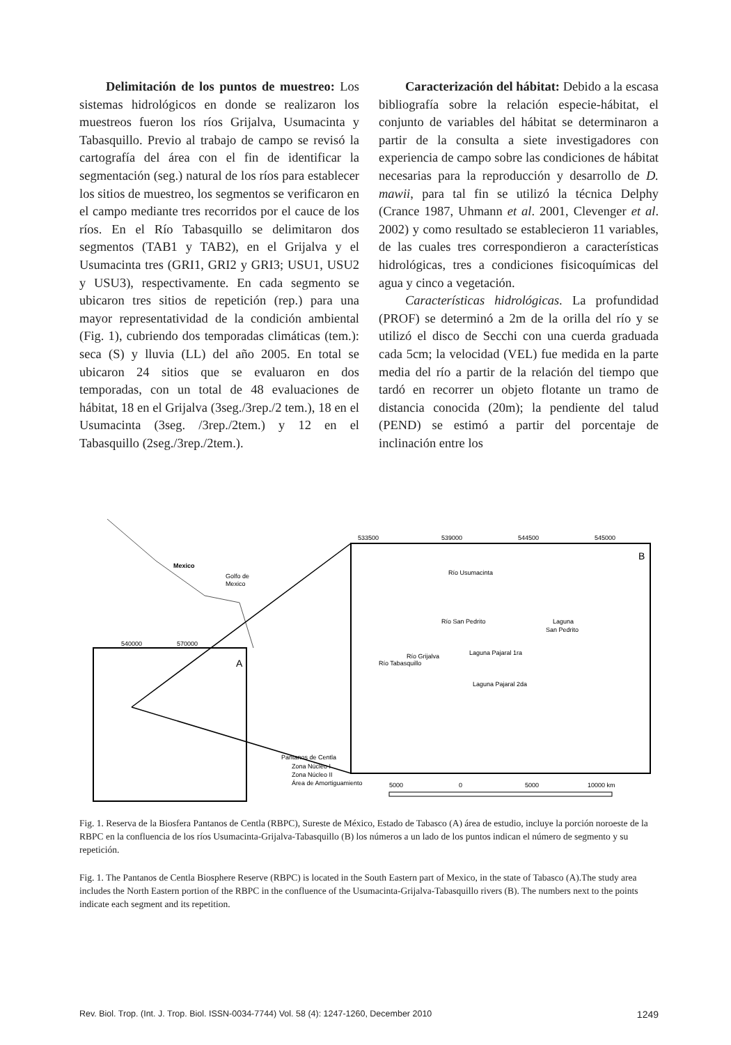Delimitación de los puntos de muestreo: Los sistemas hidrológicos en donde se realizaron los muestreos fueron los ríos Grijalva, Usumacinta y Tabasquillo. Previo al trabajo de campo se revisó la cartografía del área con el fin de identificar la segmentación (seg.) natural de los ríos para establecer los sitios de muestreo, los segmentos se verificaron en el campo mediante tres recorridos por el cauce de los ríos. En el Río Tabasquillo se delimitaron dos segmentos (TAB1 y TAB2), en el Grijalva y el Usumacinta tres (GRI1, GRI2 y GRI3; USU1, USU2 y USU3), respectivamente. En cada segmento se ubicaron tres sitios de repetición (rep.) para una mayor representatividad de la condición ambiental (Fig. 1), cubriendo dos temporadas climáticas (tem.): seca (S) y lluvia (LL) del año 2005. En total se ubicaron 24 sitios que se evaluaron en dos temporadas, con un total de 48 evaluaciones de hábitat, 18 en el Grijalva (3seg./3rep./2 tem.), 18 en el Usumacinta (3seg. /3rep./2tem.) y 12 en el Tabasquillo (2seg./3rep./2tem.).
Caracterización del hábitat: Debido a la escasa bibliografía sobre la relación especie-hábitat, el conjunto de variables del hábitat se determinaron a partir de la consulta a siete investigadores con experiencia de campo sobre las condiciones de hábitat necesarias para la reproducción y desarrollo de D. mawii, para tal fin se utilizó la técnica Delphy (Crance 1987, Uhmann et al. 2001, Clevenger et al. 2002) y como resultado se establecieron 11 variables, de las cuales tres correspondieron a características hidrológicas, tres a condiciones fisicoquímicas del agua y cinco a vegetación.
Características hidrológicas. La profundidad (PROF) se determinó a 2m de la orilla del río y se utilizó el disco de Secchi con una cuerda graduada cada 5cm; la velocidad (VEL) fue medida en la parte media del río a partir de la relación del tiempo que tardó en recorrer un objeto flotante un tramo de distancia conocida (20m); la pendiente del talud (PEND) se estimó a partir del porcentaje de inclinación entre los
Mexico
Golfo de
Mexico
540000
570000
A
Pantanos de Centla
Zona Núcleo I
Zona Núcleo II
Área de Amortiguamiento
533500
539000
544500
545000
B
Laguna
San Pedrito
Laguna Pajaral 1ra
Laguna Pajaral 2da
Río Usumacinta
Río San Pedrito
Río Grijalva
Río Tabasquillo
5000
0
5000
10000 km
Fig. 1. Reserva de la Biosfera Pantanos de Centla (RBPC), Sureste de México, Estado de Tabasco (A) área de estudio, incluye la porción noroeste de la RBPC en la confluencia de los ríos Usumacinta-Grijalva-Tabasquillo (B) los números a un lado de los puntos indican el número de segmento y su repetición.
Fig. 1. The Pantanos de Centla Biosphere Reserve (RBPC) is located in the South Eastern part of Mexico, in the state of Tabasco (A).The study area includes the North Eastern portion of the RBPC in the confluence of the Usumacinta-Grijalva-Tabasquillo rivers (B). The numbers next to the points indicate each segment and its repetition.
Rev. Biol. Trop. (Int. J. Trop. Biol. ISSN-0034-7744) Vol. 58 (4): 1247-1260, December 2010 1249